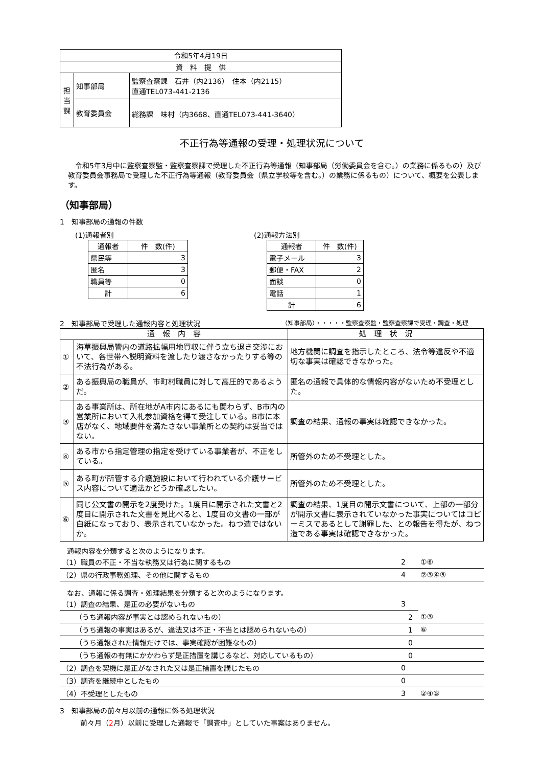| 令和5年4月19日 | | |
| 資 料 提 供 | | |
| 担 当 課 | 知事部局 | 監察査察課 石井（内2136） 住本（内2115） 直通TEL073-441-2136 |
| | 教育委員会 | 総務課 味村（内3668、直通TEL073-441-3640） |
不正行為等通報の受理・処理状況について
　令和5年3月中に監察査察監・監察査察課で受理した不正行為等通報（知事部局（労働委員会を含む。）の業務に係るもの）及び教育委員会事務局で受理した不正行為等通報（教育委員会（県立学校等を含む。）の業務に係るもの）について、概要を公表します。
（知事部局）
1　知事部局の通報の件数
(1)通報者別
| 通報者 | 件 数(件) |
| 県民等 | 3 |
| 匿名 | 3 |
| 職員等 | 0 |
| 計 | 6 |
(2)通報方法別
| 通報者 | 件 数(件) |
| 電子メール | 3 |
| 郵便・FAX | 2 |
| 面談 | 0 |
| 電話 | 1 |
| 計 | 6 |
2　知事部局で受理した通報内容と処理状況 （知事部局）・・・・・監察査察監・監察査察課で受理・調査・処理
| 通 報 内 容 | | 処 理 状 況 |
| ① | 海草振興局管内の道路拡幅用地買収に伴う立ち退き交渉において、各世帯へ説明資料を渡したり渡さなかったりする等の不法行為がある。 | 地方機関に調査を指示したところ、法令等違反や不適切な事実は確認できなかった。 |
| ② | ある振興局の職員が、市町村職員に対して高圧的であるようだ。 | 匿名の通報で具体的な情報内容がないため不受理とした。 |
| ③ | ある事業所は、所在地がA市内にあるにも関わらず、B市内の営業所において入札参加資格を得て受注している。B市に本店がなく、地域要件を満たさない事業所との契約は妥当ではない。 | 調査の結果、通報の事実は確認できなかった。 |
| ④ | ある市から指定管理の指定を受けている事業者が、不正をしている。 | 所管外のため不受理とした。 |
| ⑤ | ある町が所管する介護施設において行われている介護サービス内容について適法かどうか確認したい。 | 所管外のため不受理とした。 |
| ⑥ | 同じ公文書の開示を2度受けた。1度目に開示された文書と2度目に開示された文書を見比べると、1度目の文書の一部が白紙になっており、表示されていなかった。ねつ造ではないか。 | 調査の結果、1度目の開示文書について、上部の一部分が開示文書に表示されていなかった事実についてはコピーミスであるとして謝罪した、との報告を得たが、ねつ造である事実は確認できなかった。 |
通報内容を分類すると次のようになります。
| （1）職員の不正・不当な執務又は行為に関するもの | 2 | ①⑥ |
| （2）県の行政事務処理、その他に関するもの | 4 | ②③④⑤ |
なお、通報に係る調査・処理結果を分類すると次のようになります。
| （1）調査の結果、是正の必要がないもの | 3 | |
| （うち通報内容が事実とは認められないもの） | 2 | ①③ |
| （うち通報の事実はあるが、違法又は不正・不当とは認められないもの） | 1 | ⑥ |
| （うち通報された情報だけでは、事実確認が困難なもの） | 0 | |
| （うち通報の有無にかかわらず是正措置を講じるなど、対応しているもの） | 0 | |
| （2）調査を契機に是正がなされた又は是正措置を講じたもの | 0 | |
| （3）調査を継続中としたもの | 0 | |
| （4）不受理としたもの | 3 | ②④⑤ |
3　知事部局の前々月以前の通報に係る処理状況
前々月（2月）以前に受理した通報で「調査中」としていた事案はありません。